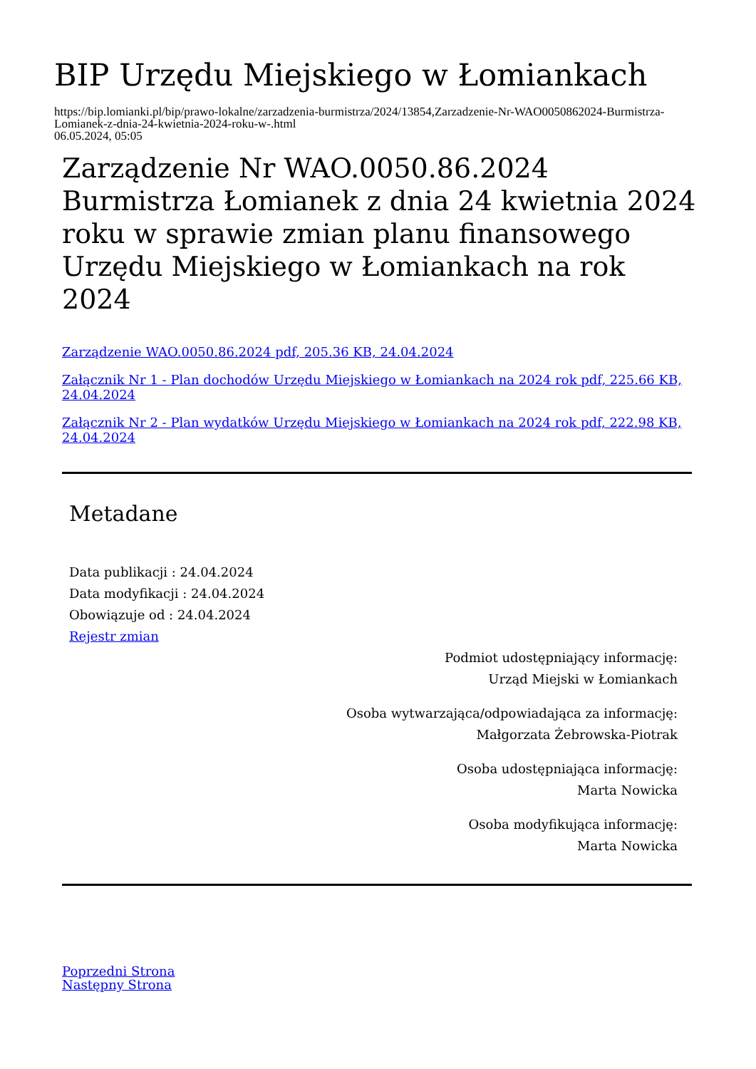BIP Urzędu Miejskiego w Łomiankach
https://bip.lomianki.pl/bip/prawo-lokalne/zarzadzenia-burmistrza/2024/13854,Zarzadzenie-Nr-WAO0050862024-Burmistrza-Lomianek-z-dnia-24-kwietnia-2024-roku-w-.html
06.05.2024, 05:05
Zarządzenie Nr WAO.0050.86.2024 Burmistrza Łomianek z dnia 24 kwietnia 2024 roku w sprawie zmian planu finansowego Urzędu Miejskiego w Łomiankach na rok 2024
Zarządzenie WAO.0050.86.2024 pdf, 205.36 KB, 24.04.2024
Załącznik Nr 1 - Plan dochodów Urzędu Miejskiego w Łomiankach na 2024 rok pdf, 225.66 KB, 24.04.2024
Załącznik Nr 2 - Plan wydatków Urzędu Miejskiego w Łomiankach na 2024 rok pdf, 222.98 KB, 24.04.2024
Metadane
Data publikacji : 24.04.2024
Data modyfikacji : 24.04.2024
Obowiązuje od : 24.04.2024
Rejestr zmian
Podmiot udostępniający informację:
Urząd Miejski w Łomiankach
Osoba wytwarzająca/odpowiadająca za informację:
Małgorzata Żebrowska-Piotrak
Osoba udostępniająca informację:
Marta Nowicka
Osoba modyfikująca informację:
Marta Nowicka
Poprzedni Strona
Następny Strona